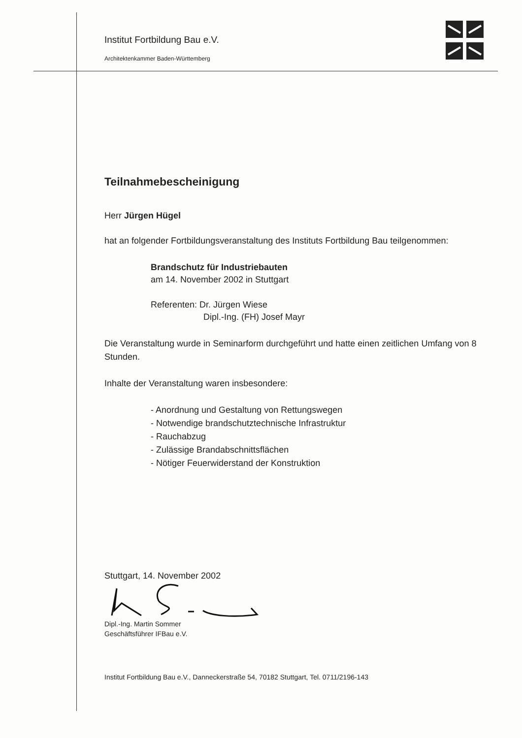Institut Fortbildung Bau e.V.
Architektenkammer Baden-Württemberg
Teilnahmebescheinigung
Herr Jürgen Hügel
hat an folgender Fortbildungsveranstaltung des Instituts Fortbildung Bau teilgenommen:
Brandschutz für Industriebauten
am 14. November 2002 in Stuttgart
Referenten: Dr. Jürgen Wiese
Dipl.-Ing. (FH) Josef Mayr
Die Veranstaltung wurde in Seminarform durchgeführt und hatte einen zeitlichen Umfang von 8 Stunden.
Inhalte der Veranstaltung waren insbesondere:
- Anordnung und Gestaltung von Rettungswegen
- Notwendige brandschutztechnische Infrastruktur
- Rauchabzug
- Zulässige Brandabschnittsflächen
- Nötiger Feuerwiderstand der Konstruktion
Stuttgart, 14. November 2002
Dipl.-Ing. Martin Sommer
Geschäftsführer IFBau e.V.
Institut Fortbildung Bau e.V., Danneckerstraße 54, 70182 Stuttgart, Tel. 0711/2196-143